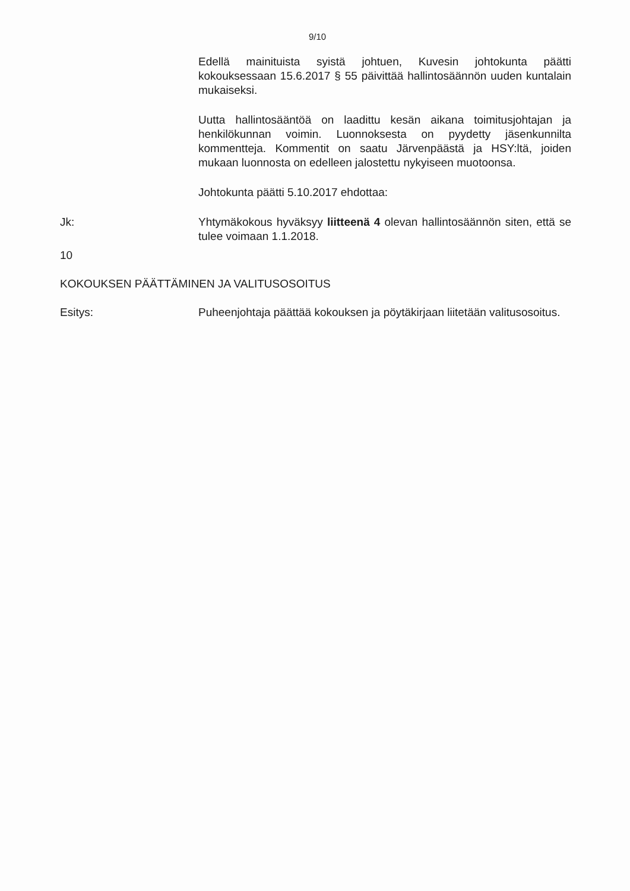9/10
Edellä mainituista syistä johtuen, Kuvesin johtokunta päätti kokouksessaan 15.6.2017 § 55 päivittää hallintosäännön uuden kuntalain mukaiseksi.
Uutta hallintosääntöä on laadittu kesän aikana toimitusjohtajan ja henkilökunnan voimin. Luonnoksesta on pyydetty jäsenkunnilta kommentteja. Kommentit on saatu Järvenpäästä ja HSY:ltä, joiden mukaan luonnosta on edelleen jalostettu nykyiseen muotoonsa.
Johtokunta päätti 5.10.2017 ehdottaa:
Jk: Yhtymäkokous hyväksyy liitteenä 4 olevan hallintosäännön siten, että se tulee voimaan 1.1.2018.
10
KOKOUKSEN PÄÄTTÄMINEN JA VALITUSOSOITUS
Esitys: Puheenjohtaja päättää kokouksen ja pöytäkirjaan liitetään valitusosoitus.